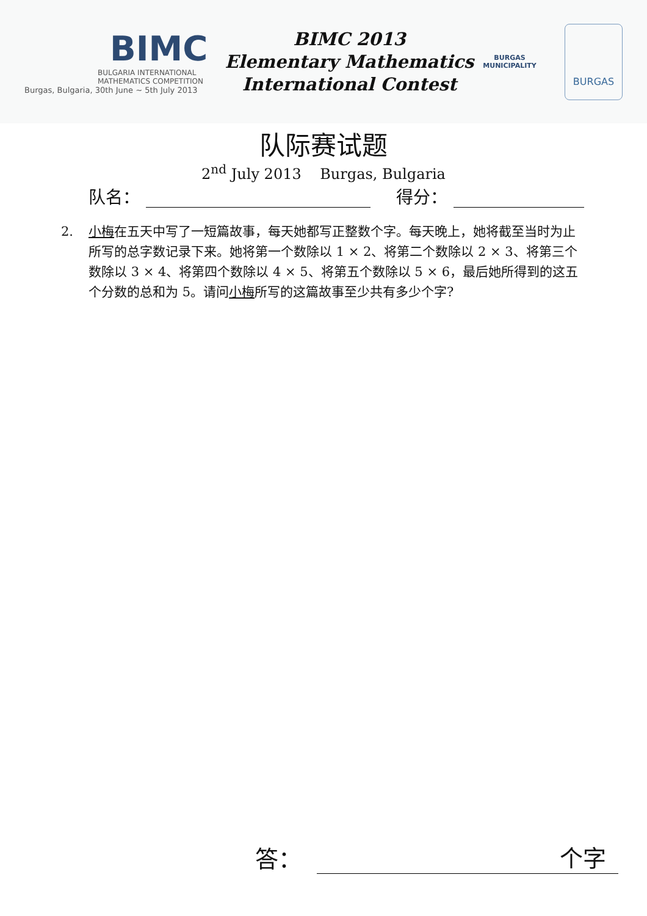BIMC
BULGARIA INTERNATIONAL
MATHEMATICS COMPETITION
Burgas, Bulgaria, 30th June ~ 5th July 2013
BIMC 2013
Elementary Mathematics
International Contest
BURGAS
MUNICIPALITY
BURGAS
队际赛试题
2<sup>nd</sup> July 2013 Burgas, Bulgaria
队名： 得分：
2. 小梅在五天中写了一短篇故事，每天她都写正整数个字。每天晚上，她将截至当时为止所写的总字数记录下来。她将第一个数除以 1 × 2、将第二个数除以 2 × 3、将第三个数除以 3 × 4、将第四个数除以 4 × 5、将第五个数除以 5 × 6，最后她所得到的这五个分数的总和为 5。请问小梅所写的这篇故事至少共有多少个字?
答：
个字